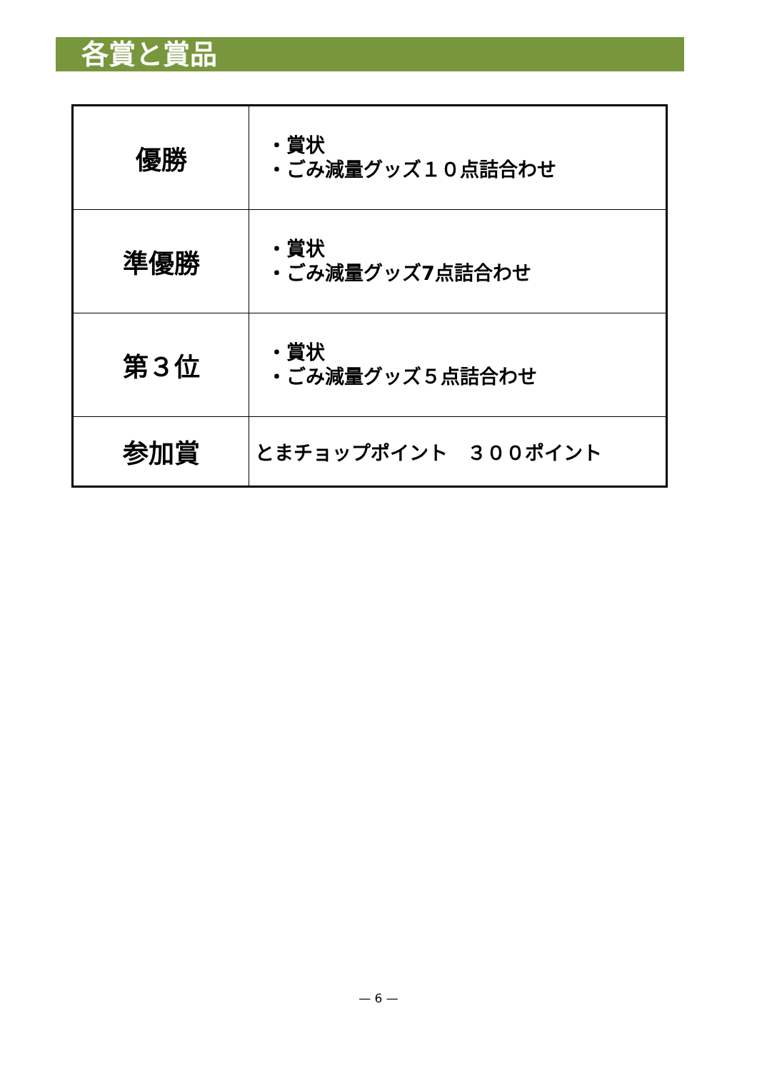各賞と賞品
| 優勝 | ・賞状 ・ごみ減量グッズ１０点詰合わせ |
| 準優勝 | ・賞状 ・ごみ減量グッズ7点詰合わせ |
| 第３位 | ・賞状 ・ごみ減量グッズ５点詰合わせ |
| 参加賞 | とまチョップポイント ３００ポイント |
— 6 —